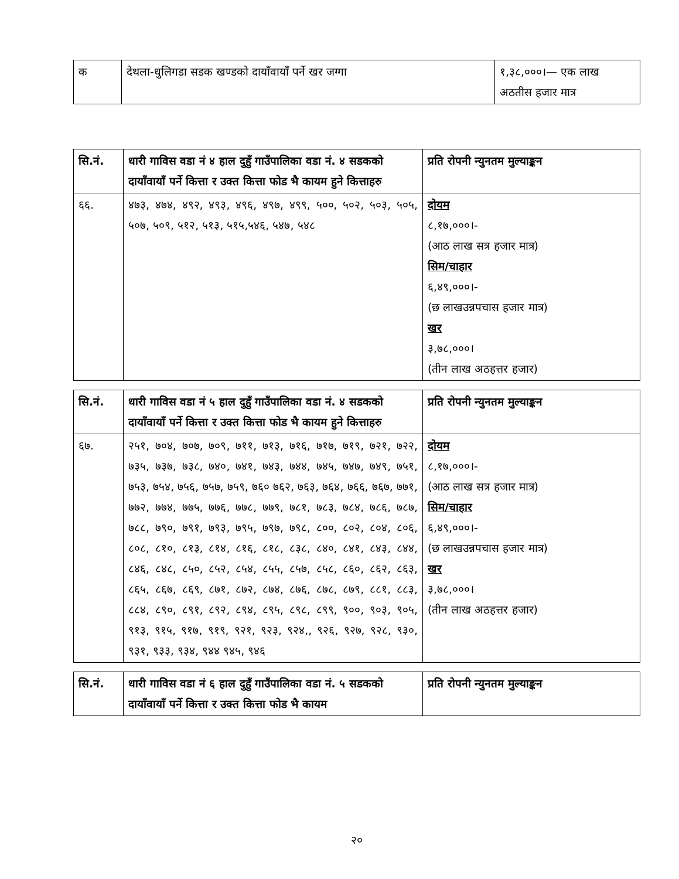| क | देथला-धुलिगडा सडक खण्डको दायाँवायाँ पर्ने खर जग्गा | १,३८,०००।— एक लाख अठतीस हजार मात्र |
| सि.नं. | धारी गाविस वडा नं ४ हाल दुहुँ गाउँपालिका वडा नं. ४ सडकको दायाँवायाँ पर्ने कित्ता र उक्त कित्ता फोड भै कायम हुने कित्ताहरु | प्रति रोपनी न्युनतम मुल्याङ्कन |
| --- | --- | --- |
| ६६. | ४७३, ४७४, ४९२, ४९३, ४९६, ४९७, ४९९, ५००, ५०२, ५०३, ५०५, ५०७, ५०९, ५१२, ५१३, ५१५,५४६, ५४७, ५४८ | दोयम ८,१७,०००।- (आठ लाख सत्र हजार मात्र) सिम/चाहार ६,४९,०००।- (छ लाखउन्नपचास हजार मात्र) खर ३,७८,०००। (तीन लाख अठहत्तर हजार) |
| सि.नं. | धारी गाविस वडा नं ५ हाल दुहुँ गाउँपालिका वडा नं. ४ सडकको दायाँवायाँ पर्ने कित्ता र उक्त कित्ता फोड भै कायम हुने कित्ताहरु | प्रति रोपनी न्युनतम मुल्याङ्कन |
| --- | --- | --- |
| ६७. | २५१, ७०४, ७०७, ७०९, ७११, ७१३, ७१६, ७१७, ७१९, ७२१, ७२२, ७३५, ७३७, ७३८, ७४०, ७४१, ७४३, ७४४, ७४५, ७४७, ७४९, ७५१, ७५३, ७५४, ७५६, ७५७, ७५९, ७६० ७६२, ७६३, ७६४, ७६६, ७६७, ७७१, ७७२, ७७४, ७७५, ७७६, ७७८, ७७९, ७८१, ७८३, ७८४, ७८६, ७८७, ७८८, ७९०, ७९१, ७९३, ७९५, ७९७, ७९८, ८००, ८०२, ८०४, ८०६, ८०८, ८१०, ८१३, ८१४, ८१६, ८१८, ८३८, ८४०, ८४१, ८४३, ८४४, ८४६, ८४८, ८५०, ८५२, ८५४, ८५५, ८५७, ८५८, ८६०, ८६२, ८६३, ८६५, ८६७, ८६९, ८७१, ८७२, ८७४, ८७६, ८७८, ८७९, ८८१, ८८३, ८८४, ८९०, ८९१, ८९२, ८९४, ८९५, ८९८, ८९९, ९००, ९०३, ९०५, ९१३, ९१५, ९१७, ९१९, ९२१, ९२३, ९२४,, ९२६, ९२७, ९२८, ९३०, ९३१, ९३३, ९३४, ९४४ ९४५, ९४६ | दोयम ८,१७,०००।- (आठ लाख सत्र हजार मात्र) सिम/चाहार ६,४९,०००।- (छ लाखउन्नपचास हजार मात्र) खर ३,७८,०००। (तीन लाख अठहत्तर हजार) |
| सि.नं. | धारी गाविस वडा नं ६ हाल दुहुँ गाउँपालिका वडा नं. ५ सडकको दायाँवायाँ पर्ने कित्ता र उक्त कित्ता फोड भै कायम | प्रति रोपनी न्युनतम मुल्याङ्कन |
| --- | --- | --- |
२०